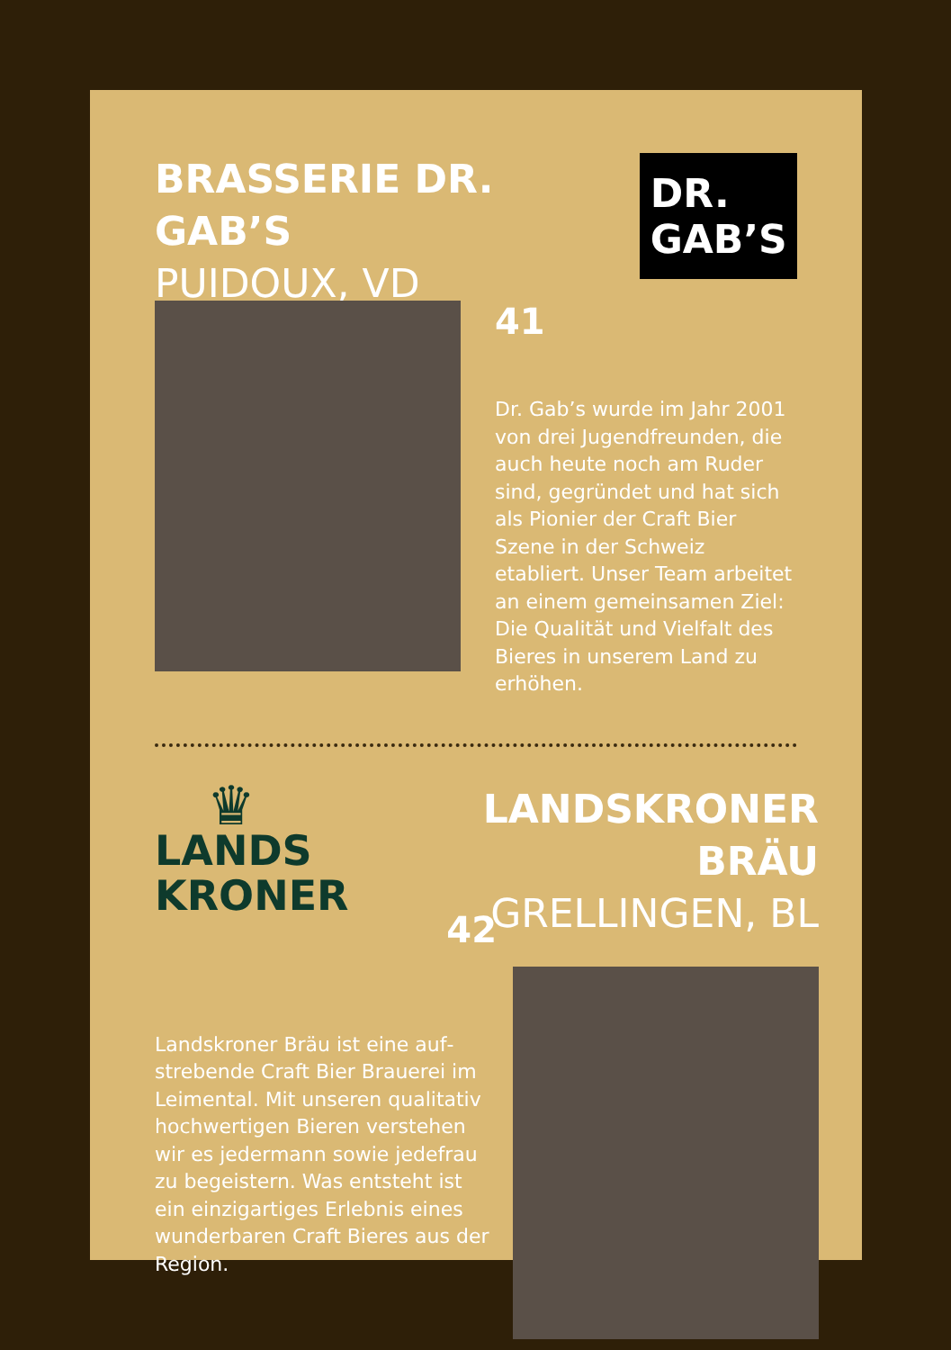BRASSERIE DR. GAB’S
PUIDOUX, VD
DR.
GAB’S
41
Dr. Gab’s wurde im Jahr 2001 von drei Jugendfreunden, die auch heute noch am Ruder sind, gegründet und hat sich als Pionier der Craft Bier Szene in der Schweiz etabliert. Unser Team arbeitet an einem gemein­samen Ziel: Die Qualität und Vielfalt des Bieres in unserem Land zu erhöhen.
♛
LANDS
KRONER
42
Landskroner Bräu ist eine auf­strebende Craft Bier Brauerei im Leimental. Mit unseren quali­tativ hochwertigen Bieren ver­stehen wir es jedermann sowie jedefrau zu begeistern. Was entsteht ist ein einzigartiges Erlebnis eines wunderbaren Craft Bieres aus der Region.
LANDSKRONER BRÄU
GRELLINGEN, BL